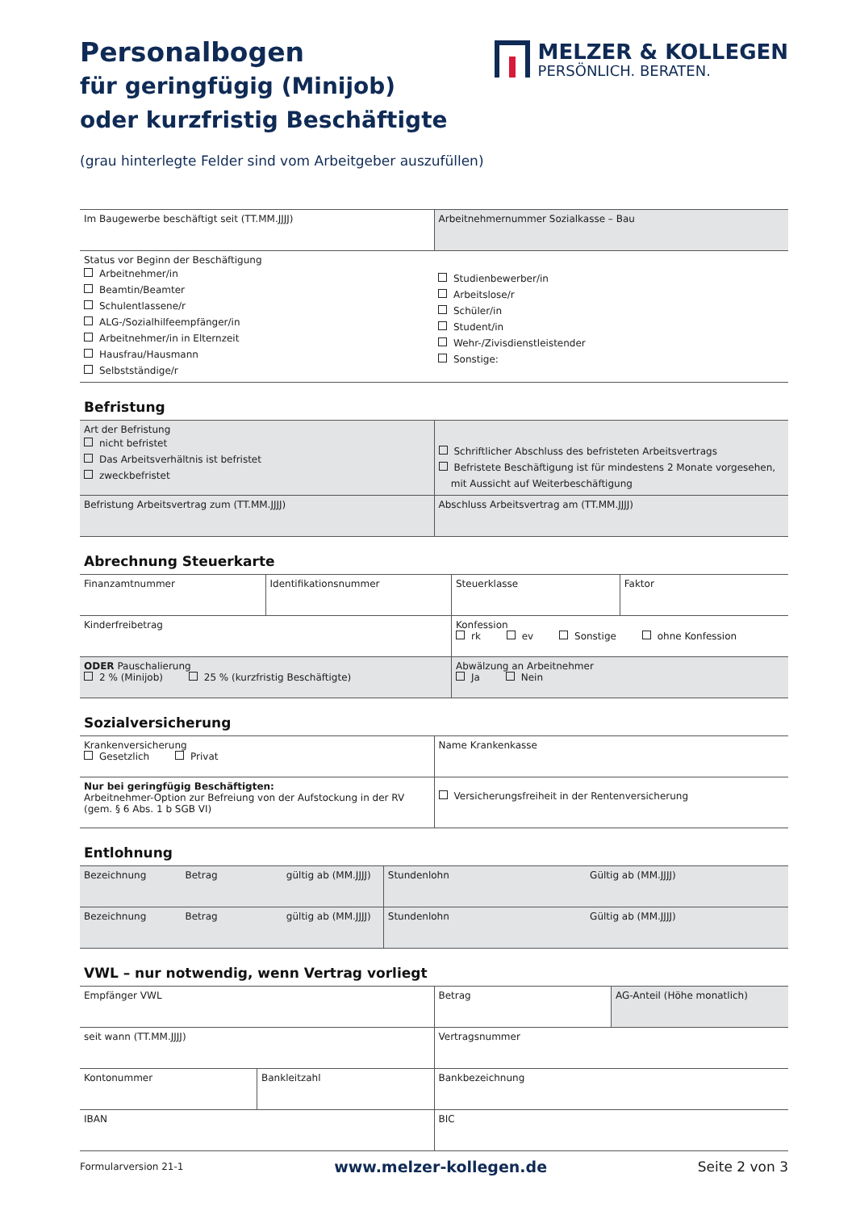Personalbogen
für geringfügig (Minijob)
oder kurzfristig Beschäftigte
MELZER & KOLLEGEN
PERSÖNLICH. BERATEN.
(grau hinterlegte Felder sind vom Arbeitgeber auszufüllen)
| Im Baugewerbe beschäftigt seit (TT.MM.JJJJ) | Arbeitnehmernummer Sozialkasse – Bau |
| Status vor Beginn der Beschäftigung Arbeitnehmer/in Beamtin/Beamter Schulentlassene/r ALG-/Sozialhilfeempfänger/in Arbeitnehmer/in in Elternzeit Hausfrau/Hausmann Selbstständige/r | Studienbewerber/in Arbeitslose/r Schüler/in Student/in Wehr-/Zivisdienstleistender Sonstige: |
Befristung
| Art der Befristung nicht befristet Das Arbeitsverhältnis ist befristet zweckbefristet | Schriftlicher Abschluss des befristeten Arbeitsvertrags Befristete Beschäftigung ist für mindestens 2 Monate vorgesehen, mit Aussicht auf Weiterbeschäftigung |
| Befristung Arbeitsvertrag zum (TT.MM.JJJJ) | Abschluss Arbeitsvertrag am (TT.MM.JJJJ) |
Abrechnung Steuerkarte
| Finanzamtnummer | Identifikationsnummer | Steuerklasse | Faktor |
| Kinderfreibetrag | | Konfession rk ev Sonstige ohne Konfession | |
| ODER Pauschalierung 2 % (Minijob) 25 % (kurzfristig Beschäftigte) | | Abwälzung an Arbeitnehmer Ja Nein | |
Sozialversicherung
| Krankenversicherung Gesetzlich Privat | Name Krankenkasse |
| Nur bei geringfügig Beschäftigten: Arbeitnehmer-Option zur Befreiung von der Aufstockung in der RV (gem. § 6 Abs. 1 b SGB VI) | Versicherungsfreiheit in der Rentenversicherung |
Entlohnung
| Bezeichnung | Betrag | gültig ab (MM.JJJJ) | Stundenlohn | Gültig ab (MM.JJJJ) |
| Bezeichnung | Betrag | gültig ab (MM.JJJJ) | Stundenlohn | Gültig ab (MM.JJJJ) |
VWL – nur notwendig, wenn Vertrag vorliegt
| Empfänger VWL | | Betrag | AG-Anteil (Höhe monatlich) |
| seit wann (TT.MM.JJJJ) | | Vertragsnummer | |
| Kontonummer | Bankleitzahl | Bankbezeichnung | |
| IBAN | | BIC | |
Formularversion 21-1 www.melzer-kollegen.de Seite 2 von 3